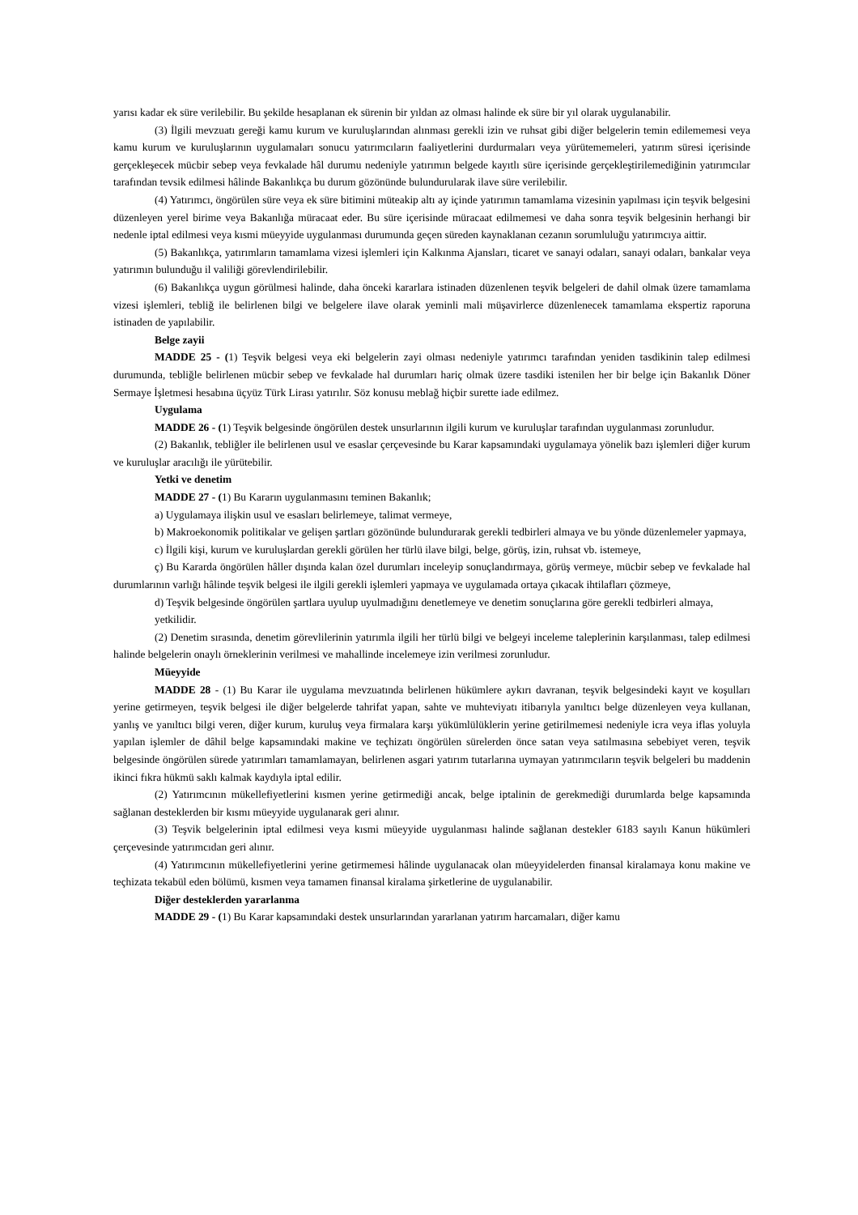yarısı kadar ek süre verilebilir. Bu şekilde hesaplanan ek sürenin bir yıldan az olması halinde ek süre bir yıl olarak uygulanabilir.
(3) İlgili mevzuatı gereği kamu kurum ve kuruluşlarından alınması gerekli izin ve ruhsat gibi diğer belgelerin temin edilememesi veya kamu kurum ve kuruluşlarının uygulamaları sonucu yatırımcıların faaliyetlerini durdurmaları veya yürütememeleri, yatırım süresi içerisinde gerçekleşecek mücbir sebep veya fevkalade hâl durumu nedeniyle yatırımın belgede kayıtlı süre içerisinde gerçekleştirilemediğinin yatırımcılar tarafından tevsik edilmesi hâlinde Bakanlıkça bu durum gözönünde bulundurularak ilave süre verilebilir.
(4) Yatırımcı, öngörülen süre veya ek süre bitimini müteakip altı ay içinde yatırımın tamamlama vizesinin yapılması için teşvik belgesini düzenleyen yerel birime veya Bakanlığa müracaat eder. Bu süre içerisinde müracaat edilmemesi ve daha sonra teşvik belgesinin herhangi bir nedenle iptal edilmesi veya kısmi müeyyide uygulanması durumunda geçen süreden kaynaklanan cezanın sorumluluğu yatırımcıya aittir.
(5) Bakanlıkça, yatırımların tamamlama vizesi işlemleri için Kalkınma Ajansları, ticaret ve sanayi odaları, sanayi odaları, bankalar veya yatırımın bulunduğu il valiliği görevlendirilebilir.
(6) Bakanlıkça uygun görülmesi halinde, daha önceki kararlara istinaden düzenlenen teşvik belgeleri de dahil olmak üzere tamamlama vizesi işlemleri, tebliğ ile belirlenen bilgi ve belgelere ilave olarak yeminli mali müşavirlerce düzenlenecek tamamlama ekspertiz raporuna istinaden de yapılabilir.
Belge zayii
MADDE 25 - (1) Teşvik belgesi veya eki belgelerin zayi olması nedeniyle yatırımcı tarafından yeniden tasdikinin talep edilmesi durumunda, tebliğle belirlenen mücbir sebep ve fevkalade hal durumları hariç olmak üzere tasdiki istenilen her bir belge için Bakanlık Döner Sermaye İşletmesi hesabına üçyüz Türk Lirası yatırılır. Söz konusu meblağ hiçbir surette iade edilmez.
Uygulama
MADDE 26 - (1) Teşvik belgesinde öngörülen destek unsurlarının ilgili kurum ve kuruluşlar tarafından uygulanması zorunludur.
(2) Bakanlık, tebliğler ile belirlenen usul ve esaslar çerçevesinde bu Karar kapsamındaki uygulamaya yönelik bazı işlemleri diğer kurum ve kuruluşlar aracılığı ile yürütebilir.
Yetki ve denetim
MADDE 27 - (1) Bu Kararın uygulanmasını teminen Bakanlık;
a) Uygulamaya ilişkin usul ve esasları belirlemeye, talimat vermeye,
b) Makroekonomik politikalar ve gelişen şartları gözönünde bulundurarak gerekli tedbirleri almaya ve bu yönde düzenlemeler yapmaya,
c) İlgili kişi, kurum ve kuruluşlardan gerekli görülen her türlü ilave bilgi, belge, görüş, izin, ruhsat vb. istemeye,
ç) Bu Kararda öngörülen hâller dışında kalan özel durumları inceleyip sonuçlandırmaya, görüş vermeye, mücbir sebep ve fevkalade hal durumlarının varlığı hâlinde teşvik belgesi ile ilgili gerekli işlemleri yapmaya ve uygulamada ortaya çıkacak ihtilafları çözmeye,
d) Teşvik belgesinde öngörülen şartlara uyulup uyulmadığını denetlemeye ve denetim sonuçlarına göre gerekli tedbirleri almaya,
yetkilidir.
(2) Denetim sırasında, denetim görevlilerinin yatırımla ilgili her türlü bilgi ve belgeyi inceleme taleplerinin karşılanması, talep edilmesi halinde belgelerin onaylı örneklerinin verilmesi ve mahallinde incelemeye izin verilmesi zorunludur.
Müeyyide
MADDE 28 - (1) Bu Karar ile uygulama mevzuatında belirlenen hükümlere aykırı davranan, teşvik belgesindeki kayıt ve koşulları yerine getirmeyen, teşvik belgesi ile diğer belgelerde tahrifat yapan, sahte ve muhteviyatı itibarıyla yanıltıcı belge düzenleyen veya kullanan, yanlış ve yanıltıcı bilgi veren, diğer kurum, kuruluş veya firmalara karşı yükümlülüklerin yerine getirilmemesi nedeniyle icra veya iflas yoluyla yapılan işlemler de dâhil belge kapsamındaki makine ve teçhizatı öngörülen sürelerden önce satan veya satılmasına sebebiyet veren, teşvik belgesinde öngörülen sürede yatırımları tamamlamayan, belirlenen asgari yatırım tutarlarına uymayan yatırımcıların teşvik belgeleri bu maddenin ikinci fıkra hükmü saklı kalmak kaydıyla iptal edilir.
(2) Yatırımcının mükellefiyetlerini kısmen yerine getirmediği ancak, belge iptalinin de gerekmediği durumlarda belge kapsamında sağlanan desteklerden bir kısmı müeyyide uygulanarak geri alınır.
(3) Teşvik belgelerinin iptal edilmesi veya kısmi müeyyide uygulanması halinde sağlanan destekler 6183 sayılı Kanun hükümleri çerçevesinde yatırımcıdan geri alınır.
(4) Yatırımcının mükellefiyetlerini yerine getirmemesi hâlinde uygulanacak olan müeyyidelerden finansal kiralamaya konu makine ve teçhizata tekabül eden bölümü, kısmen veya tamamen finansal kiralama şirketlerine de uygulanabilir.
Diğer desteklerden yararlanma
MADDE 29 - (1) Bu Karar kapsamındaki destek unsurlarından yararlanan yatırım harcamaları, diğer kamu